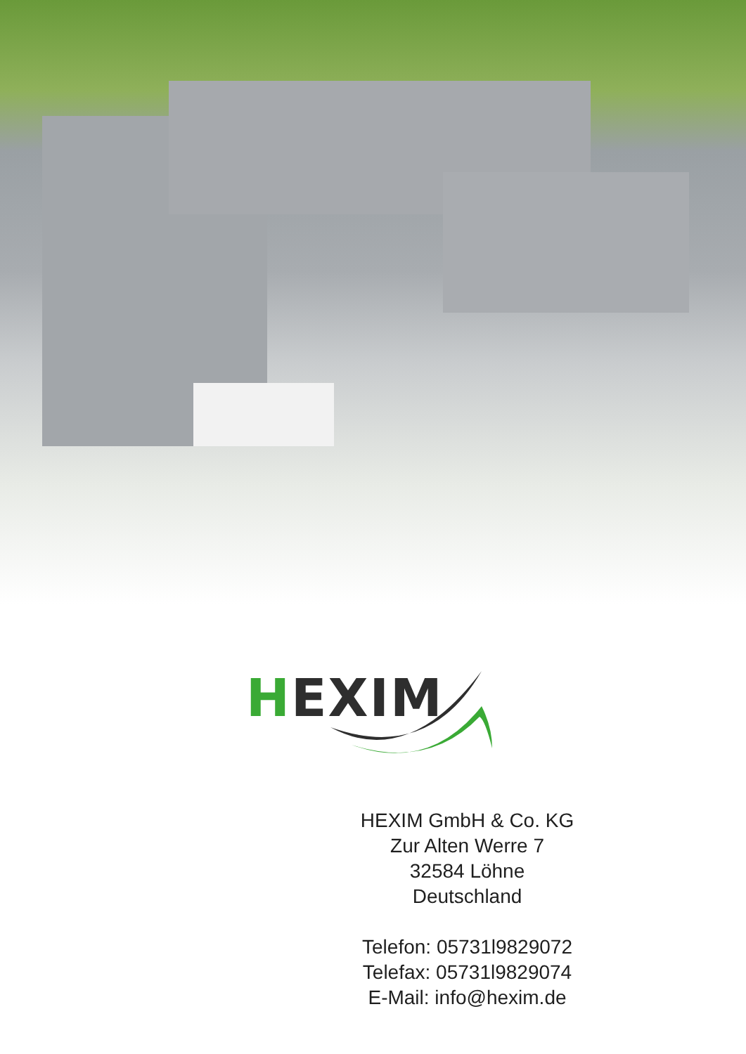HEXIM
HEXIM GmbH & Co. KG
Zur Alten Werre 7
32584 Löhne
Deutschland
Telefon: 05731l9829072
Telefax: 05731l9829074
E-Mail: info@hexim.de